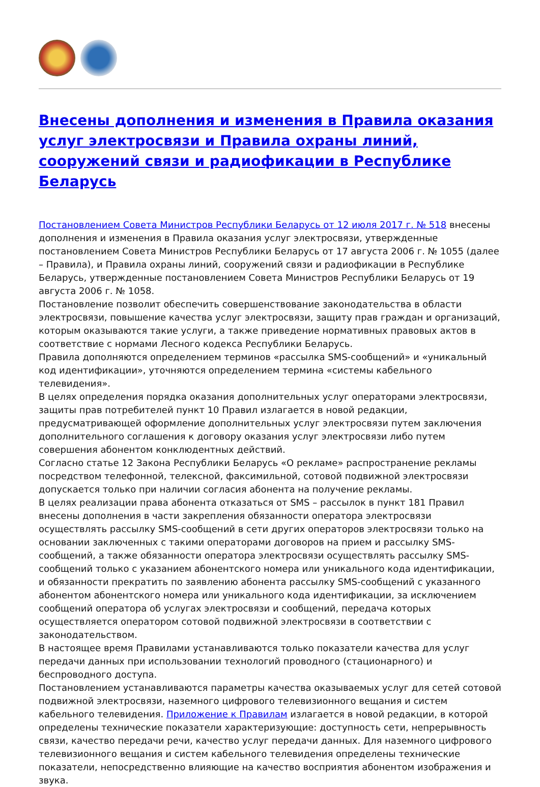Внесены дополнения и изменения в Правила оказания услуг электросвязи и Правила охраны линий, сооружений связи и радиофикации в Республике Беларусь
Постановлением Совета Министров Республики Беларусь от 12 июля 2017 г. № 518 внесены дополнения и изменения в Правила оказания услуг электросвязи, утвержденные постановлением Совета Министров Республики Беларусь от 17 августа 2006 г. № 1055 (далее – Правила), и Правила охраны линий, сооружений связи и радиофикации в Республике Беларусь, утвержденные постановлением Совета Министров Республики Беларусь от 19 августа 2006 г. № 1058.
Постановление позволит обеспечить совершенствование законодательства в области электросвязи, повышение качества услуг электросвязи, защиту прав граждан и организаций, которым оказываются такие услуги, а также приведение нормативных правовых актов в соответствие с нормами Лесного кодекса Республики Беларусь.
Правила дополняются определением терминов «рассылка SMS-сообщений» и «уникальный код идентификации», уточняются определением термина «системы кабельного телевидения».
В целях определения порядка оказания дополнительных услуг операторами электросвязи, защиты прав потребителей пункт 10 Правил излагается в новой редакции, предусматривающей оформление дополнительных услуг электросвязи путем заключения дополнительного соглашения к договору оказания услуг электросвязи либо путем совершения абонентом конклюдентных действий.
Согласно статье 12 Закона Республики Беларусь «О рекламе» распространение рекламы посредством телефонной, телексной, факсимильной, сотовой подвижной электросвязи допускается только при наличии согласия абонента на получение рекламы.
В целях реализации права абонента отказаться от SMS – рассылок в пункт 181 Правил внесены дополнения в части закрепления обязанности оператора электросвязи осуществлять рассылку SMS-сообщений в сети других операторов электросвязи только на основании заключенных с такими операторами договоров на прием и рассылку SMS-сообщений, а также обязанности оператора электросвязи осуществлять рассылку SMS-сообщений только с указанием абонентского номера или уникального кода идентификации, и обязанности прекратить по заявлению абонента рассылку SMS-сообщений с указанного абонентом абонентского номера или уникального кода идентификации, за исключением сообщений оператора об услугах электросвязи и сообщений, передача которых осуществляется оператором сотовой подвижной электросвязи в соответствии с законодательством.
В настоящее время Правилами устанавливаются только показатели качества для услуг передачи данных при использовании технологий проводного (стационарного) и беспроводного доступа.
Постановлением устанавливаются параметры качества оказываемых услуг для сетей сотовой подвижной электросвязи, наземного цифрового телевизионного вещания и систем кабельного телевидения. Приложение к Правилам излагается в новой редакции, в которой определены технические показатели характеризующие: доступность сети, непрерывность связи, качество передачи речи, качество услуг передачи данных. Для наземного цифрового телевизионного вещания и систем кабельного телевидения определены технические показатели, непосредственно влияющие на качество восприятия абонентом изображения и звука.